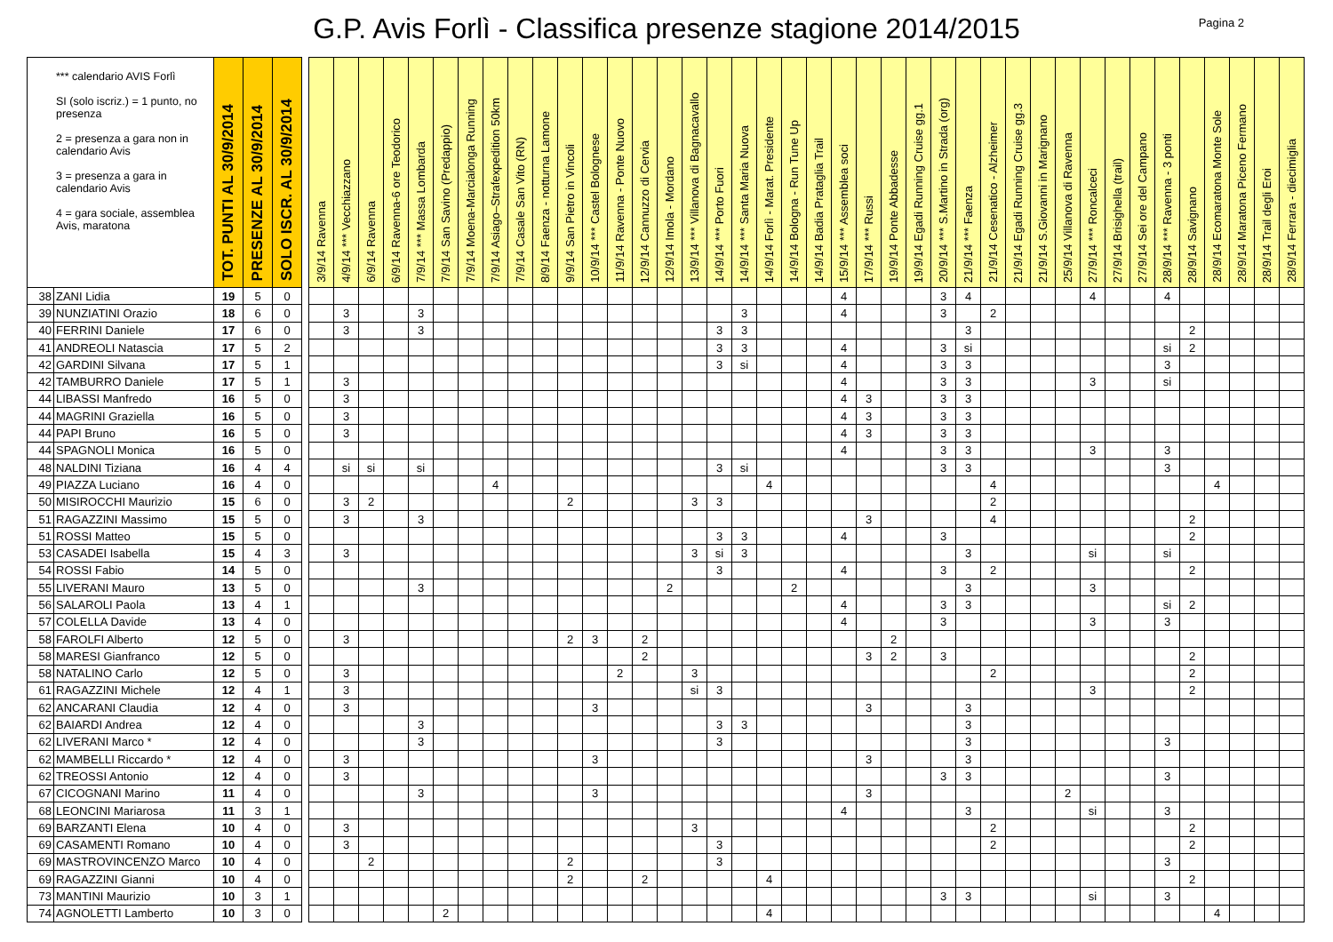G.P. Avis Forlì - Classifica presenze stagione 2014/2015
Pagina 2
| *** calendario AVIS Forlì SI (solo iscriz.) = 1 punto, no presenza 2 = presenza a gara non in calendario Avis 3 = presenza a gara in calendario Avis 4 = gara sociale, assemblea Avis, maratona | | TOT. PUNTI AL 30/9/2014 | PRESENZE AL 30/9/2014 | SOLO ISCR. AL 30/9/2014 | | 3/9/14 Ravenna | 4/9/14 *** Vecchiazzano | 6/9/14 Ravenna | 6/9/14 Ravenna-6 ore Teodorico | 7/9/14 *** Massa Lombarda | 7/9/14 San Savino (Predappio) | 7/9/14 Moena-Marcialonga Running | 7/9/14 Asiago–Strafexpedition 50km | 7/9/14 Casale San Vito (RN) | 8/9/14 Faenza - notturna Lamone | 9/9/14 San Pietro in Vincoli | 10/9/14 *** Castel Bolognese | 11/9/14 Ravenna - Ponte Nuovo | 12/9/14 Cannuzzo di Cervia | 12/9/14 Imola - Mordano | 13/9/14 *** Villanova di Bagnacavallo | 14/9/14 *** Porto Fuori | 14/9/14 *** Santa Maria Nuova | 14/9/14 Forlì - Marat. Presidente | 14/9/14 Bologna - Run Tune Up | 14/9/14 Badia Prataglia Trail | 15/9/14 *** Assemblea soci | 17/9/14 *** Russi | 19/9/14 Ponte Abbadesse | 19/9/14 Egadi Running Cruise gg.1 | 20/9/14 *** S.Martino in Strada (org) | 21/9/14 *** Faenza | 21/9/14 Cesenatico - Alzheimer | 21/9/14 Egadi Running Cruise gg.3 | 21/9/14 S.Giovanni in Marignano | 25/9/14 Villanova di Ravenna | 27/9/14 *** Roncalceci | 27/9/14 Brisighella (trail) | 27/9/14 Sei ore del Campano | 28/9/14 *** Ravenna - 3 ponti | 28/9/14 Savignano | 28/9/14 Ecomaratona Monte Sole | 28/9/14 Maratona Piceno Fermano | 28/9/14 Trail degli Eroi | 28/9/14 Ferrara - diecimiglia |
| --- | --- | --- | --- | --- | --- | --- | --- | --- | --- | --- | --- | --- | --- | --- | --- | --- | --- | --- | --- | --- | --- | --- | --- | --- | --- | --- | --- | --- | --- | --- | --- | --- | --- | --- | --- | --- | --- | --- | --- | --- | --- | --- | --- | --- | --- |
| 38 | ZANI Lidia | 19 | 5 | 0 | | | | | | | | | | | | | | | | | | | | | | | 4 | | | | 3 | 4 | | | | | 4 | | | 4 | | | | | |
| 39 | NUNZIATINI Orazio | 18 | 6 | 0 | | | 3 | | | 3 | | | | | | | | | | | | | 3 | | | | 4 | | | | 3 | | 2 | | | | | | | | | | | | |
| 40 | FERRINI Daniele | 17 | 6 | 0 | | | 3 | | | 3 | | | | | | | | | | | | 3 | 3 | | | | | | | | | 3 | | | | | | | | | 2 | | | | |
| 41 | ANDREOLI Natascia | 17 | 5 | 2 | | | | | | | | | | | | | | | | | | 3 | 3 | | | | 4 | | | | 3 | si | | | | | | | | si | 2 | | | | |
| 42 | GARDINI Silvana | 17 | 5 | 1 | | | | | | | | | | | | | | | | | | 3 | si | | | | 4 | | | | 3 | 3 | | | | | | | | 3 | | | | | |
| 42 | TAMBURRO Daniele | 17 | 5 | 1 | | | 3 | | | | | | | | | | | | | | | | | | | | 4 | | | | 3 | 3 | | | | | 3 | | | si | | | | | |
| 44 | LIBASSI Manfredo | 16 | 5 | 0 | | | 3 | | | | | | | | | | | | | | | | | | | | 4 | 3 | | | 3 | 3 | | | | | | | | | | | | | |
| 44 | MAGRINI Graziella | 16 | 5 | 0 | | | 3 | | | | | | | | | | | | | | | | | | | | 4 | 3 | | | 3 | 3 | | | | | | | | | | | | | |
| 44 | PAPI Bruno | 16 | 5 | 0 | | | 3 | | | | | | | | | | | | | | | | | | | | 4 | 3 | | | 3 | 3 | | | | | | | | | | | | | |
| 44 | SPAGNOLI Monica | 16 | 5 | 0 | | | | | | | | | | | | | | | | | | | | | | | 4 | | | | 3 | 3 | | | | | 3 | | | 3 | | | | | |
| 48 | NALDINI Tiziana | 16 | 4 | 4 | | | si | si | | si | | | | | | | | | | | | 3 | si | | | | | | | | 3 | 3 | | | | | | | | 3 | | | | | |
| 49 | PIAZZA Luciano | 16 | 4 | 0 | | | | | | | | | 4 | | | | | | | | | | | 4 | | | | | | | | | 4 | | | | | | | | | 4 | | | |
| 50 | MISIROCCHI Maurizio | 15 | 6 | 0 | | | 3 | 2 | | | | | | | | 2 | | | | | 3 | 3 | | | | | | | | | | | 2 | | | | | | | | | | | | |
| 51 | RAGAZZINI Massimo | 15 | 5 | 0 | | | 3 | | | 3 | | | | | | | | | | | | | | | | | | 3 | | | | | 4 | | | | | | | | 2 | | | | |
| 51 | ROSSI Matteo | 15 | 5 | 0 | | | | | | | | | | | | | | | | | | 3 | 3 | | | | 4 | | | | 3 | | | | | | | | | | 2 | | | | |
| 53 | CASADEI Isabella | 15 | 4 | 3 | | | 3 | | | | | | | | | | | | | | 3 | si | 3 | | | | | | | | | 3 | | | | | si | | | si | | | | | |
| 54 | ROSSI Fabio | 14 | 5 | 0 | | | | | | | | | | | | | | | | | | 3 | | | | | 4 | | | | 3 | | 2 | | | | | | | | 2 | | | | |
| 55 | LIVERANI Mauro | 13 | 5 | 0 | | | | | | 3 | | | | | | | | | | 2 | | | | | 2 | | | | | | | 3 | | | | | 3 | | | | | | | | |
| 56 | SALAROLI Paola | 13 | 4 | 1 | | | | | | | | | | | | | | | | | | | | | | | 4 | | | | 3 | 3 | | | | | | | | si | 2 | | | | |
| 57 | COLELLA Davide | 13 | 4 | 0 | | | | | | | | | | | | | | | | | | | | | | | 4 | | | | 3 | | | | | | 3 | | | 3 | | | | | |
| 58 | FAROLFI Alberto | 12 | 5 | 0 | | | 3 | | | | | | | | | 2 | 3 | | 2 | | | | | | | | | | 2 | | | | | | | | | | | | | | | | |
| 58 | MARESI Gianfranco | 12 | 5 | 0 | | | | | | | | | | | | | | | 2 | | | | | | | | | 3 | 2 | | 3 | | | | | | | | | | 2 | | | | |
| 58 | NATALINO Carlo | 12 | 5 | 0 | | | 3 | | | | | | | | | | | 2 | | | 3 | | | | | | | | | | | | 2 | | | | | | | | 2 | | | | |
| 61 | RAGAZZINI Michele | 12 | 4 | 1 | | | 3 | | | | | | | | | | | | | | si | 3 | | | | | | | | | | | | | | | 3 | | | | 2 | | | | |
| 62 | ANCARANI Claudia | 12 | 4 | 0 | | | 3 | | | | | | | | | | 3 | | | | | | | | | | | 3 | | | | 3 | | | | | | | | | | | | | |
| 62 | BAIARDI Andrea | 12 | 4 | 0 | | | | | | 3 | | | | | | | | | | | | 3 | 3 | | | | | | | | | 3 | | | | | | | | | | | | | |
| 62 | LIVERANI Marco * | 12 | 4 | 0 | | | | | | 3 | | | | | | | | | | | | 3 | | | | | | | | | | 3 | | | | | | | | 3 | | | | | |
| 62 | MAMBELLI Riccardo * | 12 | 4 | 0 | | | 3 | | | | | | | | | | 3 | | | | | | | | | | | 3 | | | | 3 | | | | | | | | | | | | | |
| 62 | TREOSSI Antonio | 12 | 4 | 0 | | | 3 | | | | | | | | | | | | | | | | | | | | | | | | 3 | 3 | | | | | | | | 3 | | | | | |
| 67 | CICOGNANI Marino | 11 | 4 | 0 | | | | | | 3 | | | | | | | 3 | | | | | | | | | | | 3 | | | | | | | | 2 | | | | | | | | | |
| 68 | LEONCINI Mariarosa | 11 | 3 | 1 | | | | | | | | | | | | | | | | | | | | | | | 4 | | | | | 3 | | | | | si | | | 3 | | | | | |
| 69 | BARZANTI Elena | 10 | 4 | 0 | | | 3 | | | | | | | | | | | | | | 3 | | | | | | | | | | | | 2 | | | | | | | | 2 | | | | |
| 69 | CASAMENTI Romano | 10 | 4 | 0 | | | 3 | | | | | | | | | | | | | | | 3 | | | | | | | | | | | 2 | | | | | | | | 2 | | | | |
| 69 | MASTROVINCENZO Marco | 10 | 4 | 0 | | | | 2 | | | | | | | | 2 | | | | | | 3 | | | | | | | | | | | | | | | | | | 3 | | | | | |
| 69 | RAGAZZINI Gianni | 10 | 4 | 0 | | | | | | | | | | | | 2 | | | 2 | | | | | 4 | | | | | | | | | | | | | | | | | 2 | | | | |
| 73 | MANTINI Maurizio | 10 | 3 | 1 | | | | | | | | | | | | | | | | | | | | | | | | | | | 3 | 3 | | | | | si | | | 3 | | | | | |
| 74 | AGNOLETTI Lamberto | 10 | 3 | 0 | | | | | | | 2 | | | | | | | | | | | | | 4 | | | | | | | | | | | | | | | | | | 4 | | | |